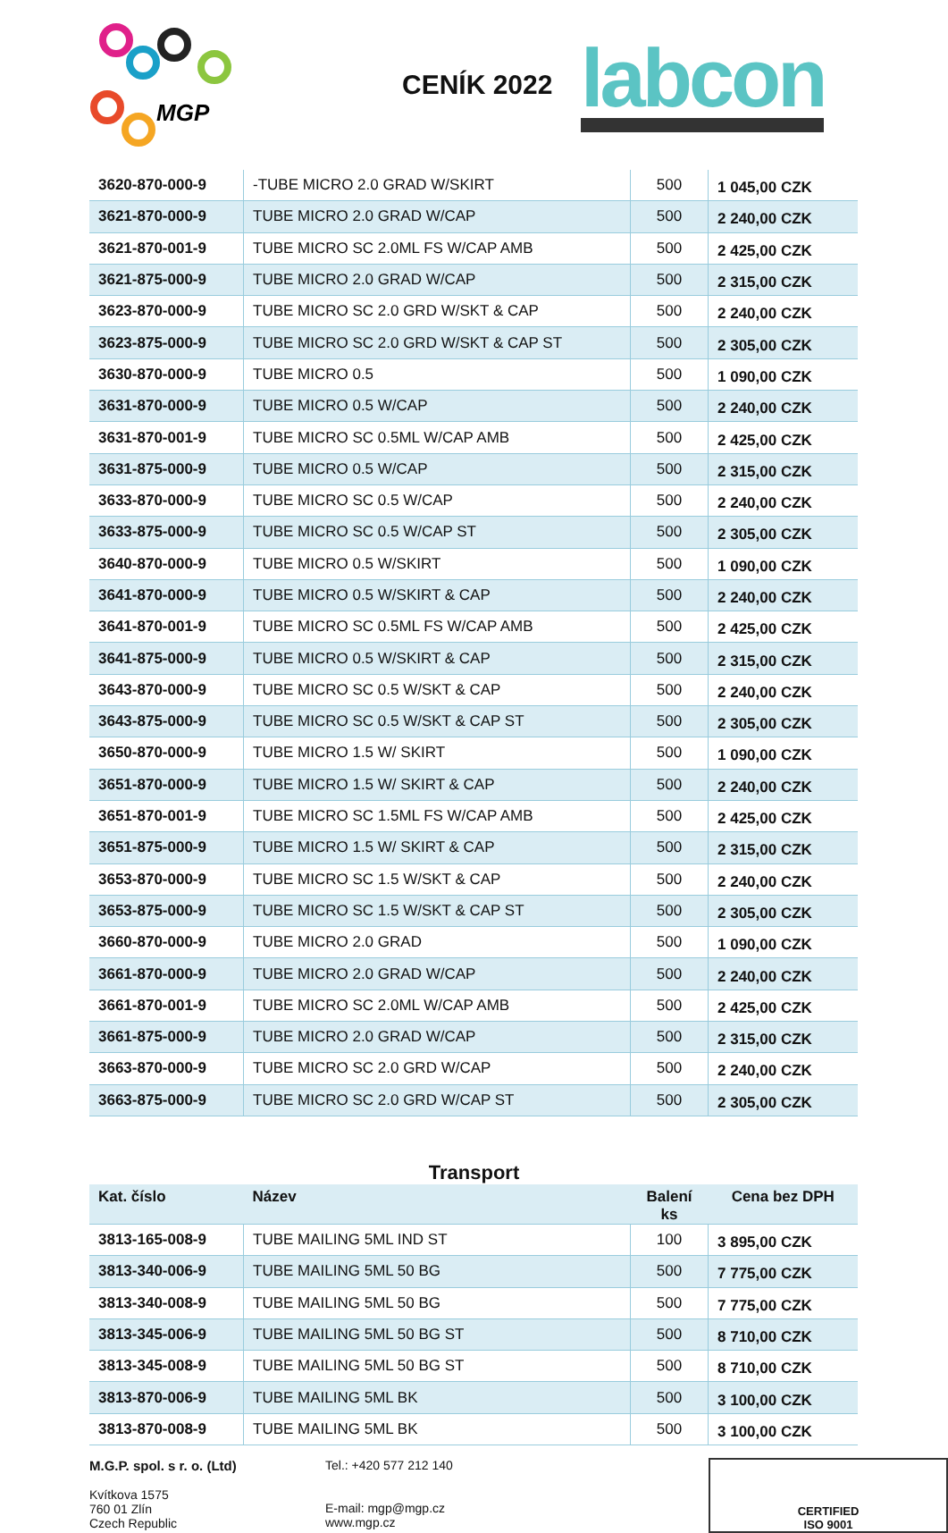MGP
CENÍK 2022
labcon
| 3620-870-000-9 | -TUBE MICRO 2.0 GRAD W/SKIRT | 500 | 1 045,00 CZK |
| 3621-870-000-9 | TUBE MICRO 2.0 GRAD W/CAP | 500 | 2 240,00 CZK |
| 3621-870-001-9 | TUBE MICRO SC 2.0ML FS W/CAP AMB | 500 | 2 425,00 CZK |
| 3621-875-000-9 | TUBE MICRO 2.0 GRAD W/CAP | 500 | 2 315,00 CZK |
| 3623-870-000-9 | TUBE MICRO SC 2.0 GRD W/SKT & CAP | 500 | 2 240,00 CZK |
| 3623-875-000-9 | TUBE MICRO SC 2.0 GRD W/SKT & CAP ST | 500 | 2 305,00 CZK |
| 3630-870-000-9 | TUBE MICRO 0.5 | 500 | 1 090,00 CZK |
| 3631-870-000-9 | TUBE MICRO 0.5 W/CAP | 500 | 2 240,00 CZK |
| 3631-870-001-9 | TUBE MICRO SC 0.5ML W/CAP AMB | 500 | 2 425,00 CZK |
| 3631-875-000-9 | TUBE MICRO 0.5 W/CAP | 500 | 2 315,00 CZK |
| 3633-870-000-9 | TUBE MICRO SC 0.5 W/CAP | 500 | 2 240,00 CZK |
| 3633-875-000-9 | TUBE MICRO SC 0.5 W/CAP ST | 500 | 2 305,00 CZK |
| 3640-870-000-9 | TUBE MICRO 0.5 W/SKIRT | 500 | 1 090,00 CZK |
| 3641-870-000-9 | TUBE MICRO 0.5 W/SKIRT & CAP | 500 | 2 240,00 CZK |
| 3641-870-001-9 | TUBE MICRO SC 0.5ML FS W/CAP AMB | 500 | 2 425,00 CZK |
| 3641-875-000-9 | TUBE MICRO 0.5 W/SKIRT & CAP | 500 | 2 315,00 CZK |
| 3643-870-000-9 | TUBE MICRO SC 0.5 W/SKT & CAP | 500 | 2 240,00 CZK |
| 3643-875-000-9 | TUBE MICRO SC 0.5 W/SKT & CAP ST | 500 | 2 305,00 CZK |
| 3650-870-000-9 | TUBE MICRO 1.5 W/ SKIRT | 500 | 1 090,00 CZK |
| 3651-870-000-9 | TUBE MICRO 1.5 W/ SKIRT & CAP | 500 | 2 240,00 CZK |
| 3651-870-001-9 | TUBE MICRO SC 1.5ML FS W/CAP AMB | 500 | 2 425,00 CZK |
| 3651-875-000-9 | TUBE MICRO 1.5 W/ SKIRT & CAP | 500 | 2 315,00 CZK |
| 3653-870-000-9 | TUBE MICRO SC 1.5 W/SKT & CAP | 500 | 2 240,00 CZK |
| 3653-875-000-9 | TUBE MICRO SC 1.5 W/SKT & CAP ST | 500 | 2 305,00 CZK |
| 3660-870-000-9 | TUBE MICRO 2.0 GRAD | 500 | 1 090,00 CZK |
| 3661-870-000-9 | TUBE MICRO 2.0 GRAD W/CAP | 500 | 2 240,00 CZK |
| 3661-870-001-9 | TUBE MICRO SC 2.0ML W/CAP AMB | 500 | 2 425,00 CZK |
| 3661-875-000-9 | TUBE MICRO 2.0 GRAD W/CAP | 500 | 2 315,00 CZK |
| 3663-870-000-9 | TUBE MICRO SC 2.0 GRD W/CAP | 500 | 2 240,00 CZK |
| 3663-875-000-9 | TUBE MICRO SC 2.0 GRD W/CAP ST | 500 | 2 305,00 CZK |
Transport
| Kat. číslo | Název | Balení ks | Cena bez DPH |
| --- | --- | --- | --- |
| 3813-165-008-9 | TUBE MAILING 5ML IND ST | 100 | 3 895,00 CZK |
| 3813-340-006-9 | TUBE MAILING 5ML 50 BG | 500 | 7 775,00 CZK |
| 3813-340-008-9 | TUBE MAILING 5ML 50 BG | 500 | 7 775,00 CZK |
| 3813-345-006-9 | TUBE MAILING 5ML 50 BG ST | 500 | 8 710,00 CZK |
| 3813-345-008-9 | TUBE MAILING 5ML 50 BG ST | 500 | 8 710,00 CZK |
| 3813-870-006-9 | TUBE MAILING 5ML BK | 500 | 3 100,00 CZK |
| 3813-870-008-9 | TUBE MAILING 5ML BK | 500 | 3 100,00 CZK |
M.G.P. spol. s r. o. (Ltd)
Kvítkova 1575
760 01 Zlín
Czech Republic
Tel.: +420 577 212 140
E-mail: mgp@mgp.cz
www.mgp.cz
CERTIFIED
ISO 9001